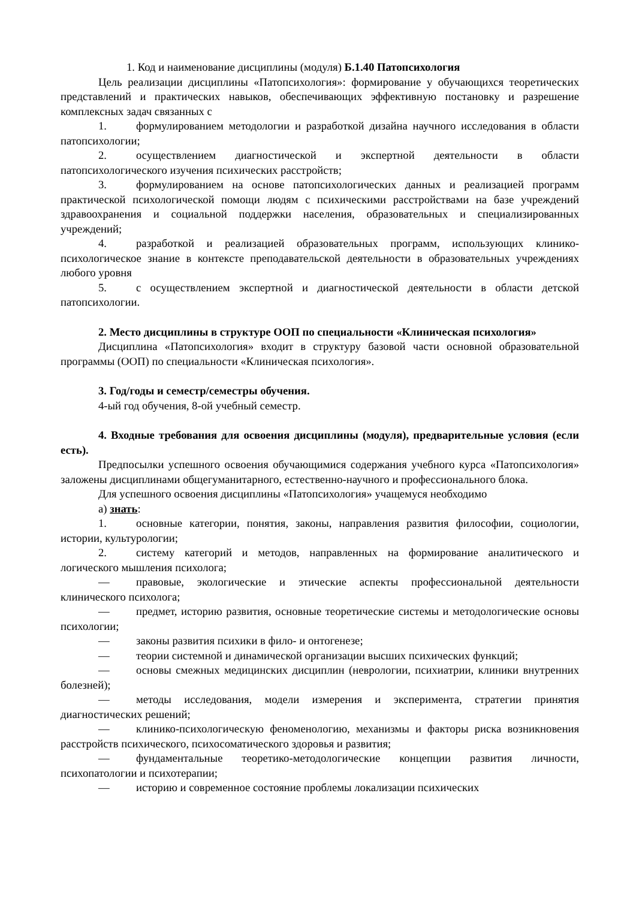1. Код и наименование дисциплины (модуля) Б.1.40 Патопсихология
Цель реализации дисциплины «Патопсихология»: формирование у обучающихся теоретических представлений и практических навыков, обеспечивающих эффективную постановку и разрешение комплексных задач связанных с
1. формулированием методологии и разработкой дизайна научного исследования в области патопсихологии;
2. осуществлением диагностической и экспертной деятельности в области патопсихологического изучения психических расстройств;
3. формулированием на основе патопсихологических данных и реализацией программ практической психологической помощи людям с психическими расстройствами на базе учреждений здравоохранения и социальной поддержки населения, образовательных и специализированных учреждений;
4. разработкой и реализацией образовательных программ, использующих клинико-психологическое знание в контексте преподавательской деятельности в образовательных учреждениях любого уровня
5. с осуществлением экспертной и диагностической деятельности в области детской патопсихологии.
2. Место дисциплины в структуре ООП по специальности «Клиническая психология»
Дисциплина «Патопсихология» входит в структуру базовой части основной образовательной программы (ООП) по специальности «Клиническая психология».
3. Год/годы и семестр/семестры обучения.
4-ый год обучения, 8-ой учебный семестр.
4. Входные требования для освоения дисциплины (модуля), предварительные условия (если есть).
Предпосылки успешного освоения обучающимися содержания учебного курса «Патопсихология» заложены дисциплинами общегуманитарного, естественно-научного и профессионального блока.
Для успешного освоения дисциплины «Патопсихология» учащемуся необходимо
а) знать:
1. основные категории, понятия, законы, направления развития философии, социологии, истории, культурологии;
2. систему категорий и методов, направленных на формирование аналитического и логического мышления психолога;
— правовые, экологические и этические аспекты профессиональной деятельности клинического психолога;
— предмет, историю развития, основные теоретические системы и методологические основы психологии;
— законы развития психики в фило- и онтогенезе;
— теории системной и динамической организации высших психических функций;
— основы смежных медицинских дисциплин (неврологии, психиатрии, клиники внутренних болезней);
— методы исследования, модели измерения и эксперимента, стратегии принятия диагностических решений;
— клинико-психологическую феноменологию, механизмы и факторы риска возникновения расстройств психического, психосоматического здоровья и развития;
— фундаментальные теоретико-методологические концепции развития личности, психопатологии и психотерапии;
— историю и современное состояние проблемы локализации психических